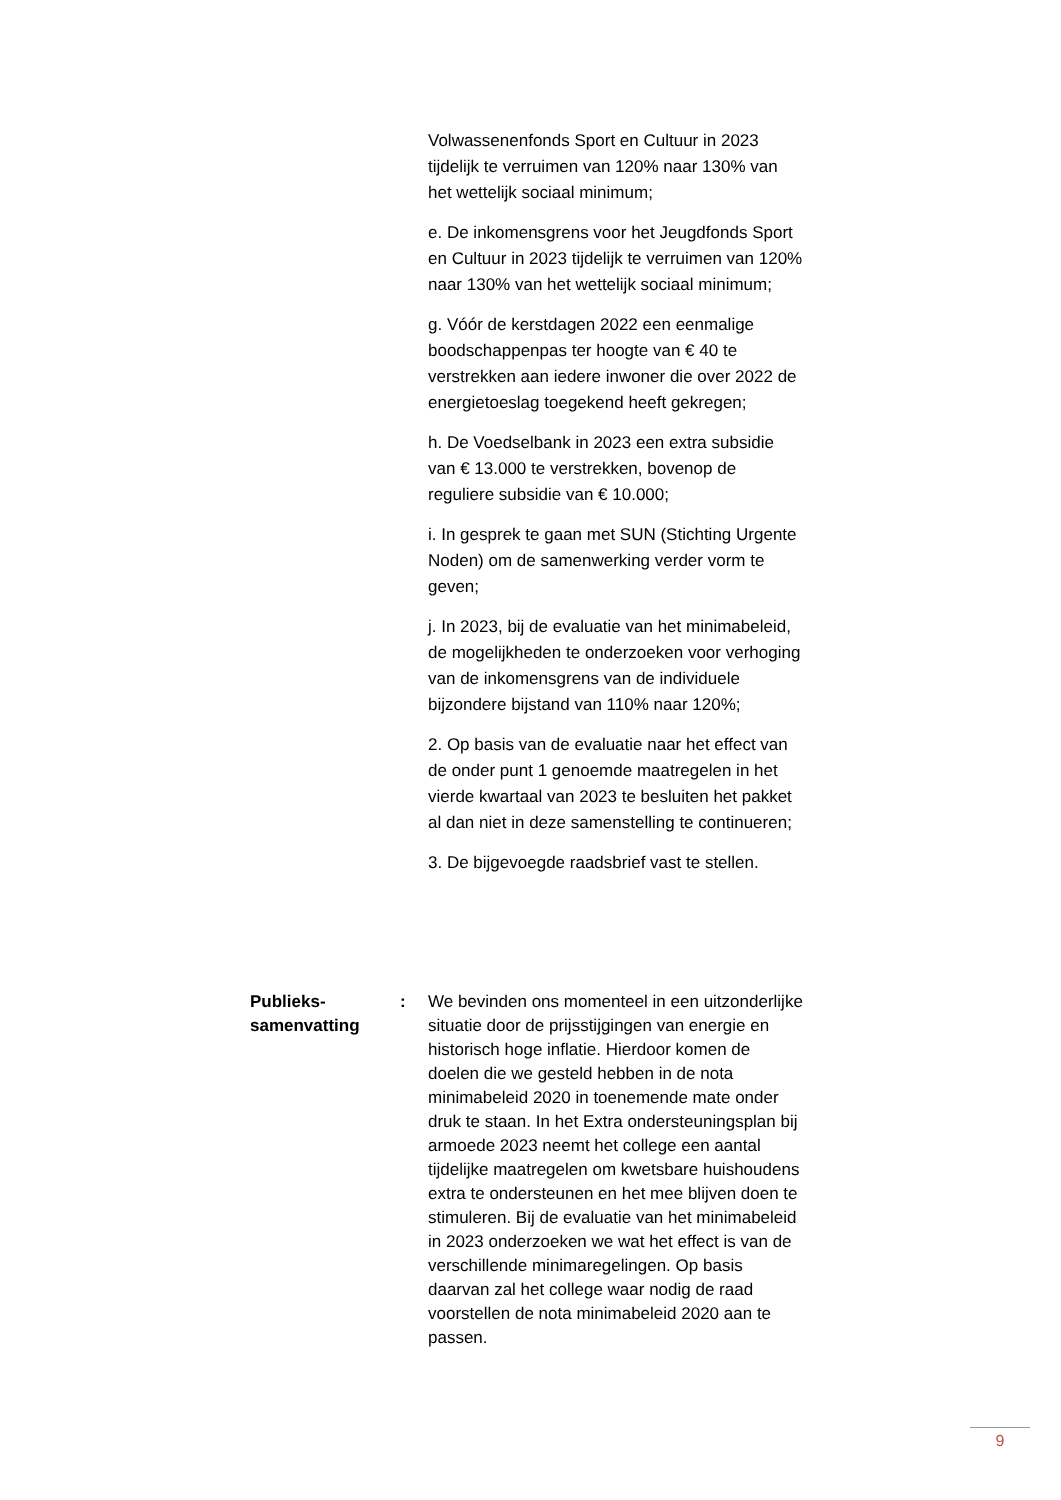Volwassenenfonds Sport en Cultuur in 2023 tijdelijk te verruimen van 120% naar 130% van het wettelijk sociaal minimum;
e. De inkomensgrens voor het Jeugdfonds Sport en Cultuur in 2023 tijdelijk te verruimen van 120% naar 130% van het wettelijk sociaal minimum;
g. Vóór de kerstdagen 2022 een eenmalige boodschappenpas ter hoogte van € 40 te verstrekken aan iedere inwoner die over 2022 de energietoeslag toegekend heeft gekregen;
h. De Voedselbank in 2023 een extra subsidie van € 13.000 te verstrekken, bovenop de reguliere subsidie van € 10.000;
i. In gesprek te gaan met SUN (Stichting Urgente Noden) om de samenwerking verder vorm te geven;
j. In 2023, bij de evaluatie van het minimabeleid, de mogelijkheden te onderzoeken voor verhoging van de inkomensgrens van de individuele bijzondere bijstand van 110% naar 120%;
2. Op basis van de evaluatie naar het effect van de onder punt 1 genoemde maatregelen in het vierde kwartaal van 2023 te besluiten het pakket al dan niet in deze samenstelling te continueren;
3. De bijgevoegde raadsbrief vast te stellen.
Publieks-
samenvatting
: We bevinden ons momenteel in een uitzonderlijke situatie door de prijsstijgingen van energie en historisch hoge inflatie. Hierdoor komen de doelen die we gesteld hebben in de nota minimabeleid 2020 in toenemende mate onder druk te staan. In het Extra ondersteuningsplan bij armoede 2023 neemt het college een aantal tijdelijke maatregelen om kwetsbare huishoudens extra te ondersteunen en het mee blijven doen te stimuleren. Bij de evaluatie van het minimabeleid in 2023 onderzoeken we wat het effect is van de verschillende minimaregelingen. Op basis daarvan zal het college waar nodig de raad voorstellen de nota minimabeleid 2020 aan te passen.
9